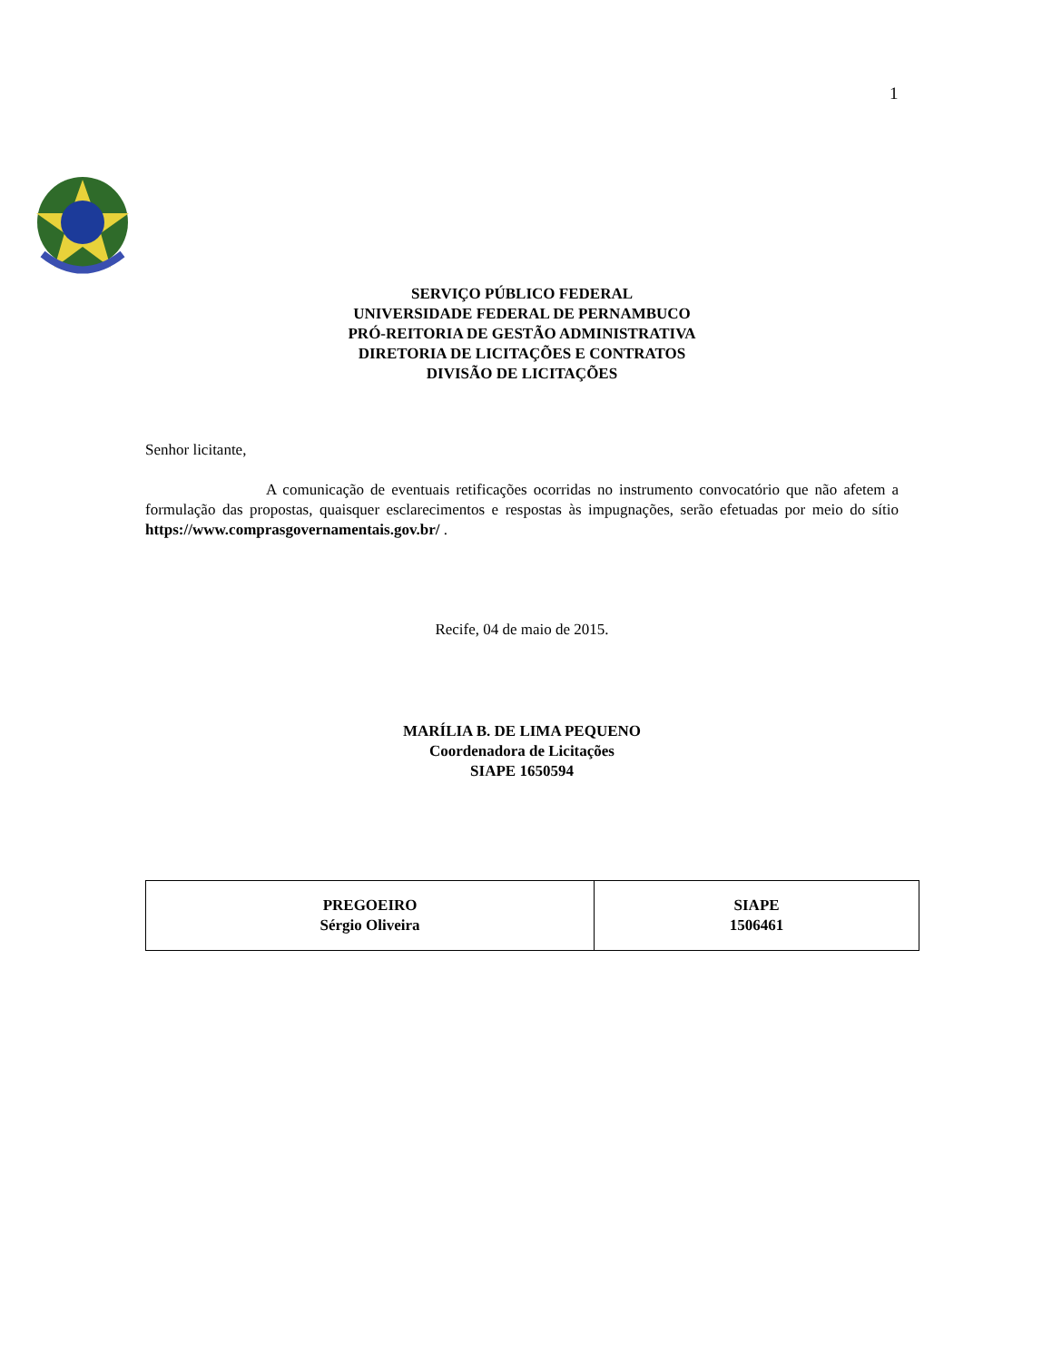1
SERVIÇO PÚBLICO FEDERAL
UNIVERSIDADE FEDERAL DE PERNAMBUCO
PRÓ-REITORIA DE GESTÃO ADMINISTRATIVA
DIRETORIA DE LICITAÇÕES E CONTRATOS
DIVISÃO DE LICITAÇÕES
Senhor licitante,
A comunicação de eventuais retificações ocorridas no instrumento convocatório que não afetem a formulação das propostas, quaisquer esclarecimentos e respostas às impugnações, serão efetuadas por meio do sítio https://www.comprasgovernamentais.gov.br/ .
Recife, 04 de maio de 2015.
MARÍLIA B. DE LIMA PEQUENO
Coordenadora de Licitações
SIAPE 1650594
| PREGOEIRO Sérgio Oliveira | SIAPE 1506461 |